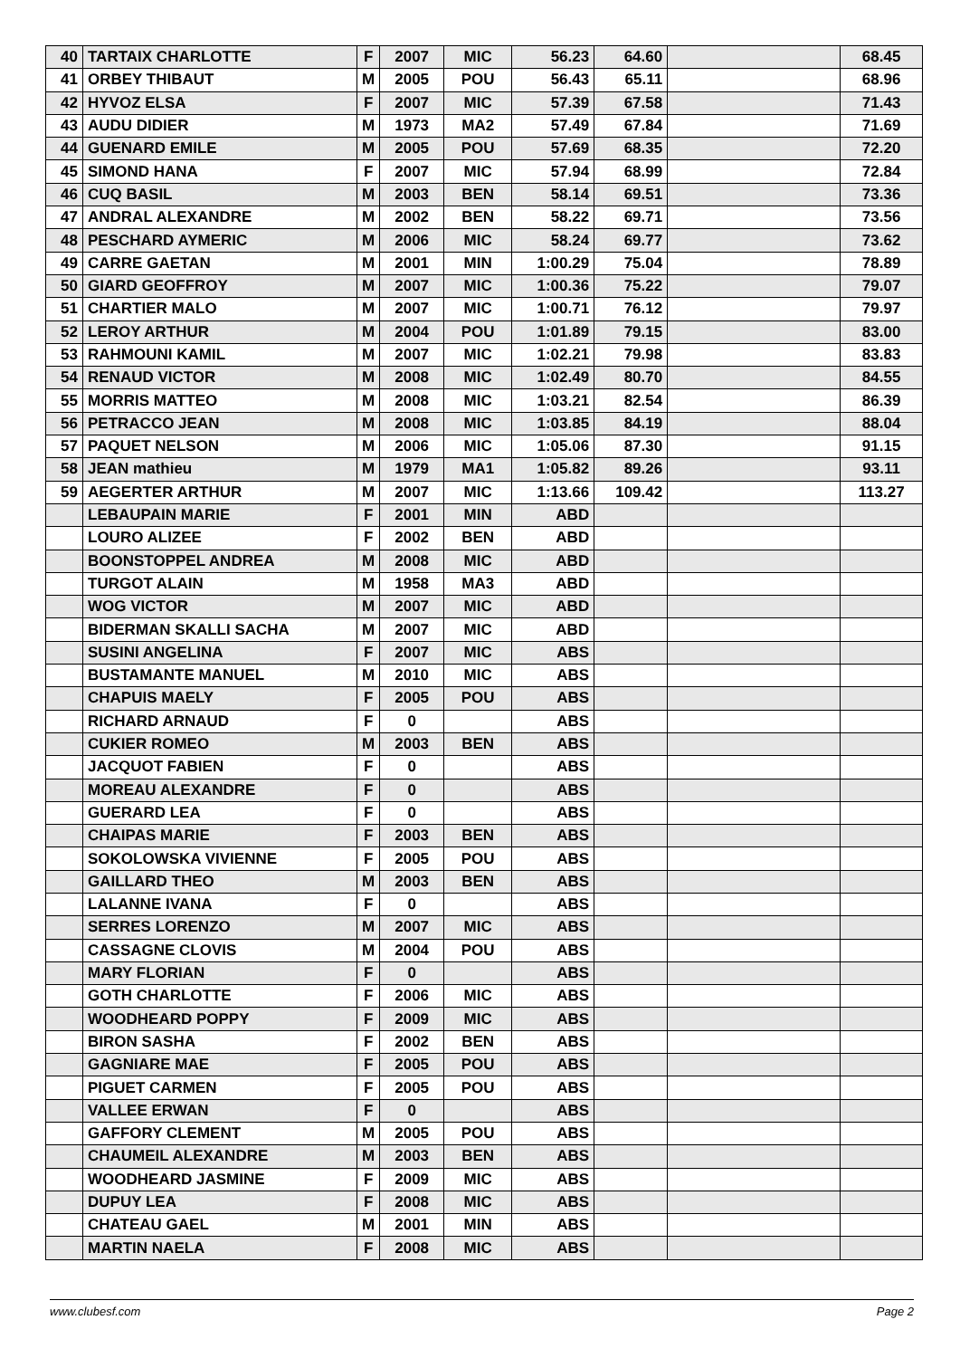| 40 | TARTAIX CHARLOTTE | F | 2007 | MIC | 56.23 | 64.60 | | 68.45 |
| 41 | ORBEY THIBAUT | M | 2005 | POU | 56.43 | 65.11 | | 68.96 |
| 42 | HYVOZ ELSA | F | 2007 | MIC | 57.39 | 67.58 | | 71.43 |
| 43 | AUDU DIDIER | M | 1973 | MA2 | 57.49 | 67.84 | | 71.69 |
| 44 | GUENARD EMILE | M | 2005 | POU | 57.69 | 68.35 | | 72.20 |
| 45 | SIMOND HANA | F | 2007 | MIC | 57.94 | 68.99 | | 72.84 |
| 46 | CUQ BASIL | M | 2003 | BEN | 58.14 | 69.51 | | 73.36 |
| 47 | ANDRAL ALEXANDRE | M | 2002 | BEN | 58.22 | 69.71 | | 73.56 |
| 48 | PESCHARD AYMERIC | M | 2006 | MIC | 58.24 | 69.77 | | 73.62 |
| 49 | CARRE GAETAN | M | 2001 | MIN | 1:00.29 | 75.04 | | 78.89 |
| 50 | GIARD GEOFFROY | M | 2007 | MIC | 1:00.36 | 75.22 | | 79.07 |
| 51 | CHARTIER MALO | M | 2007 | MIC | 1:00.71 | 76.12 | | 79.97 |
| 52 | LEROY ARTHUR | M | 2004 | POU | 1:01.89 | 79.15 | | 83.00 |
| 53 | RAHMOUNI KAMIL | M | 2007 | MIC | 1:02.21 | 79.98 | | 83.83 |
| 54 | RENAUD VICTOR | M | 2008 | MIC | 1:02.49 | 80.70 | | 84.55 |
| 55 | MORRIS MATTEO | M | 2008 | MIC | 1:03.21 | 82.54 | | 86.39 |
| 56 | PETRACCO JEAN | M | 2008 | MIC | 1:03.85 | 84.19 | | 88.04 |
| 57 | PAQUET NELSON | M | 2006 | MIC | 1:05.06 | 87.30 | | 91.15 |
| 58 | JEAN mathieu | M | 1979 | MA1 | 1:05.82 | 89.26 | | 93.11 |
| 59 | AEGERTER ARTHUR | M | 2007 | MIC | 1:13.66 | 109.42 | | 113.27 |
| | LEBAUPAIN MARIE | F | 2001 | MIN | ABD | | | |
| | LOURO ALIZEE | F | 2002 | BEN | ABD | | | |
| | BOONSTOPPEL ANDREA | M | 2008 | MIC | ABD | | | |
| | TURGOT ALAIN | M | 1958 | MA3 | ABD | | | |
| | WOG VICTOR | M | 2007 | MIC | ABD | | | |
| | BIDERMAN SKALLI SACHA | M | 2007 | MIC | ABD | | | |
| | SUSINI ANGELINA | F | 2007 | MIC | ABS | | | |
| | BUSTAMANTE MANUEL | M | 2010 | MIC | ABS | | | |
| | CHAPUIS MAELY | F | 2005 | POU | ABS | | | |
| | RICHARD ARNAUD | F | 0 | | ABS | | | |
| | CUKIER ROMEO | M | 2003 | BEN | ABS | | | |
| | JACQUOT FABIEN | F | 0 | | ABS | | | |
| | MOREAU ALEXANDRE | F | 0 | | ABS | | | |
| | GUERARD LEA | F | 0 | | ABS | | | |
| | CHAIPAS MARIE | F | 2003 | BEN | ABS | | | |
| | SOKOLOWSKA VIVIENNE | F | 2005 | POU | ABS | | | |
| | GAILLARD THEO | M | 2003 | BEN | ABS | | | |
| | LALANNE IVANA | F | 0 | | ABS | | | |
| | SERRES LORENZO | M | 2007 | MIC | ABS | | | |
| | CASSAGNE CLOVIS | M | 2004 | POU | ABS | | | |
| | MARY FLORIAN | F | 0 | | ABS | | | |
| | GOTH CHARLOTTE | F | 2006 | MIC | ABS | | | |
| | WOODHEARD POPPY | F | 2009 | MIC | ABS | | | |
| | BIRON SASHA | F | 2002 | BEN | ABS | | | |
| | GAGNIARE MAE | F | 2005 | POU | ABS | | | |
| | PIGUET CARMEN | F | 2005 | POU | ABS | | | |
| | VALLEE ERWAN | F | 0 | | ABS | | | |
| | GAFFORY CLEMENT | M | 2005 | POU | ABS | | | |
| | CHAUMEIL ALEXANDRE | M | 2003 | BEN | ABS | | | |
| | WOODHEARD JASMINE | F | 2009 | MIC | ABS | | | |
| | DUPUY LEA | F | 2008 | MIC | ABS | | | |
| | CHATEAU GAEL | M | 2001 | MIN | ABS | | | |
| | MARTIN NAELA | F | 2008 | MIC | ABS | | | |
www.clubesf.com Page 2